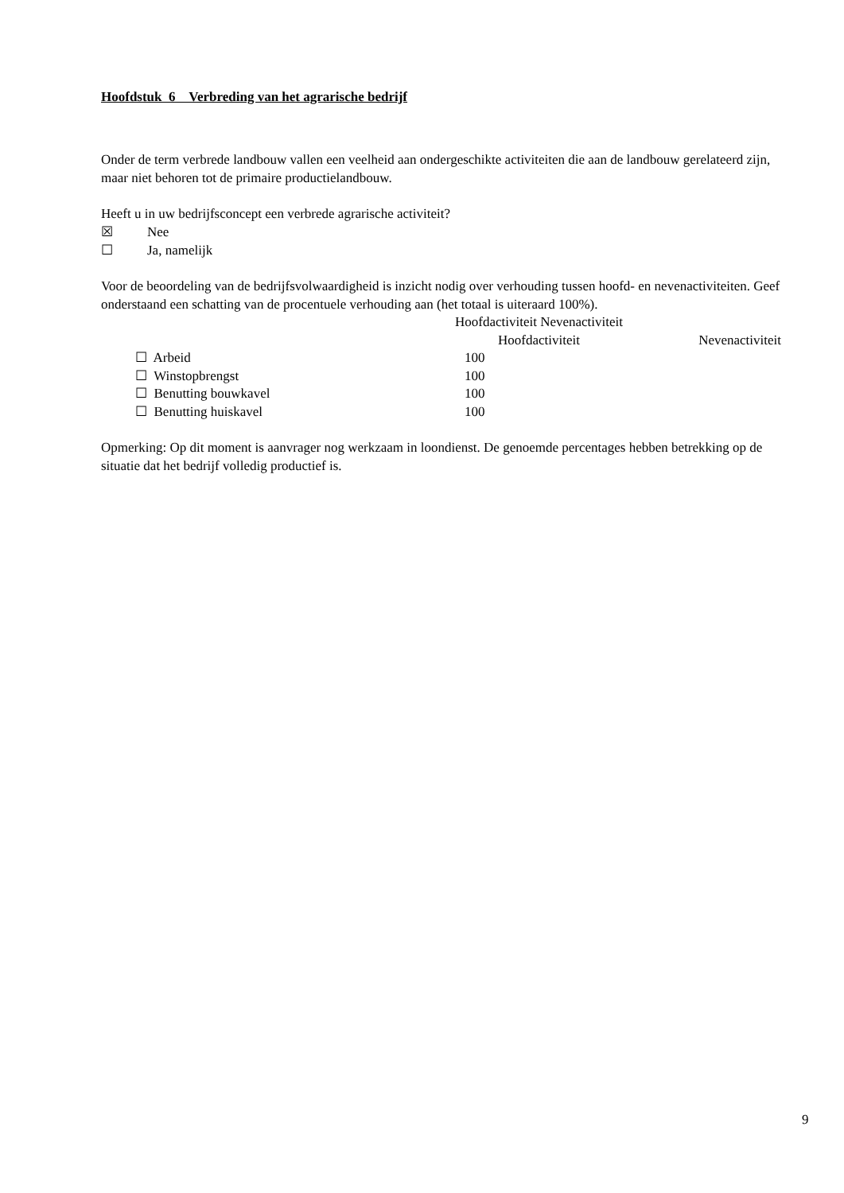Hoofdstuk 6 Verbreding van het agrarische bedrijf
Onder de term verbrede landbouw vallen een veelheid aan ondergeschikte activiteiten die aan de landbouw gerelateerd zijn, maar niet behoren tot de primaire productielandbouw.
Heeft u in uw bedrijfsconcept een verbrede agrarische activiteit?
☒ Nee
☐ Ja, namelijk
Voor de beoordeling van de bedrijfsvolwaardigheid is inzicht nodig over verhouding tussen hoofd- en nevenactiviteiten. Geef onderstaand een schatting van de procentuele verhouding aan (het totaal is uiteraard 100%).
| | Hoofdactiviteit Nevenactiviteit | |
| | Hoofdactiviteit | Nevenactiviteit |
| ☐ Arbeid | 100 | |
| ☐ Winstopbrengst | 100 | |
| ☐ Benutting bouwkavel | 100 | |
| ☐ Benutting huiskavel | 100 | |
Opmerking: Op dit moment is aanvrager nog werkzaam in loondienst. De genoemde percentages hebben betrekking op de situatie dat het bedrijf volledig productief is.
9